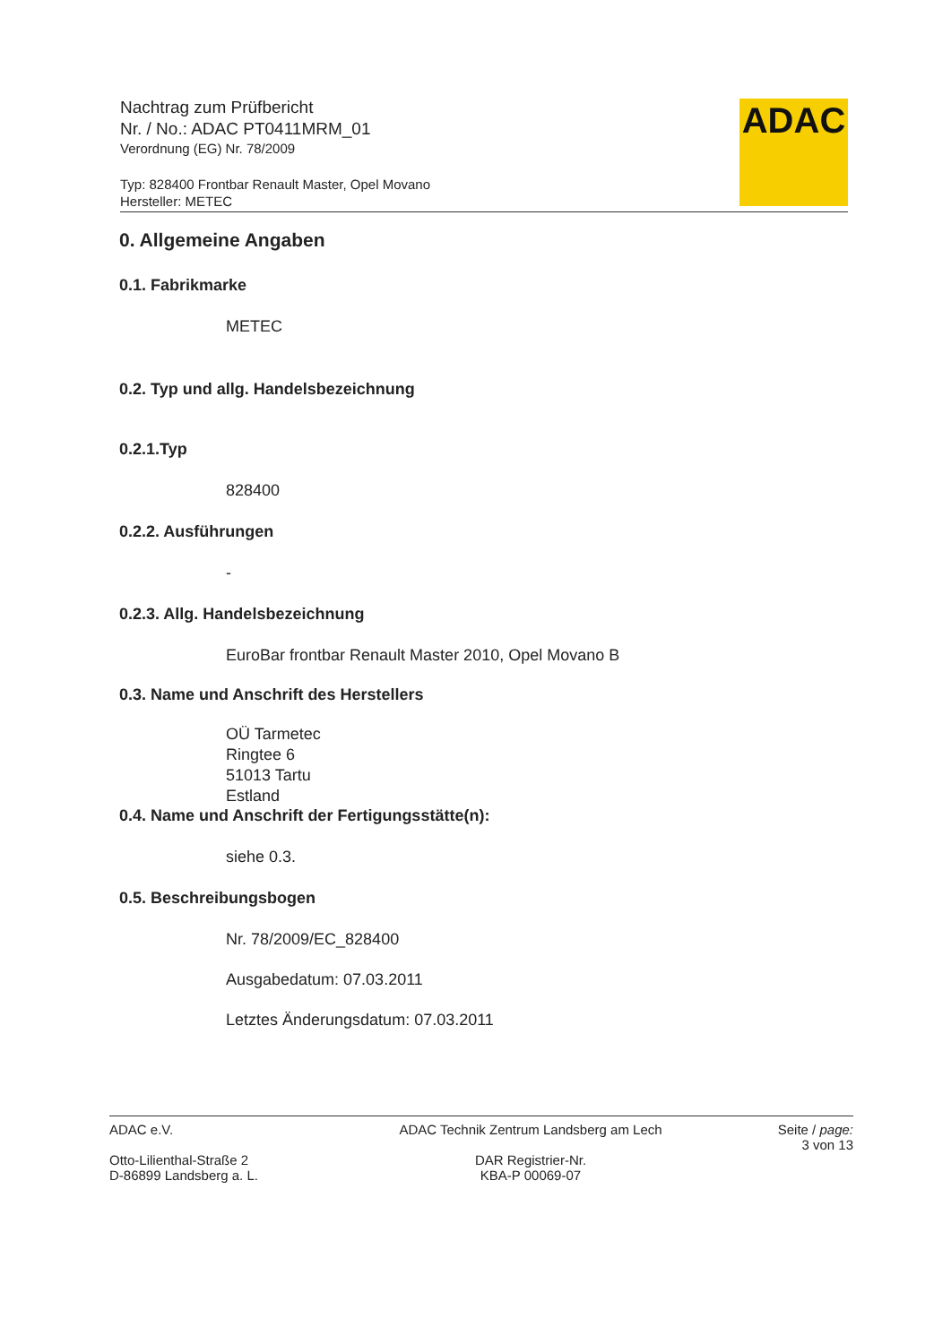Nachtrag zum Prüfbericht
Nr. / No.: ADAC PT0411MRM_01
Verordnung (EG) Nr. 78/2009
Typ: 828400 Frontbar Renault Master, Opel Movano
Hersteller: METEC
ADAC
0. Allgemeine Angaben
0.1. Fabrikmarke
METEC
0.2. Typ und allg. Handelsbezeichnung
0.2.1.Typ
828400
0.2.2. Ausführungen
-
0.2.3. Allg. Handelsbezeichnung
EuroBar frontbar Renault Master 2010, Opel Movano B
0.3. Name und Anschrift des Herstellers
OÜ Tarmetec
Ringtee 6
51013 Tartu
Estland
0.4. Name und Anschrift der Fertigungsstätte(n):
siehe 0.3.
0.5. Beschreibungsbogen
Nr. 78/2009/EC_828400
Ausgabedatum: 07.03.2011
Letztes Änderungsdatum: 07.03.2011
ADAC e.V.
Otto-Lilienthal-Straße 2
D-86899 Landsberg a. L.
ADAC Technik Zentrum Landsberg am Lech
DAR Registrier-Nr.
KBA-P 00069-07
Seite / page:
3 von 13